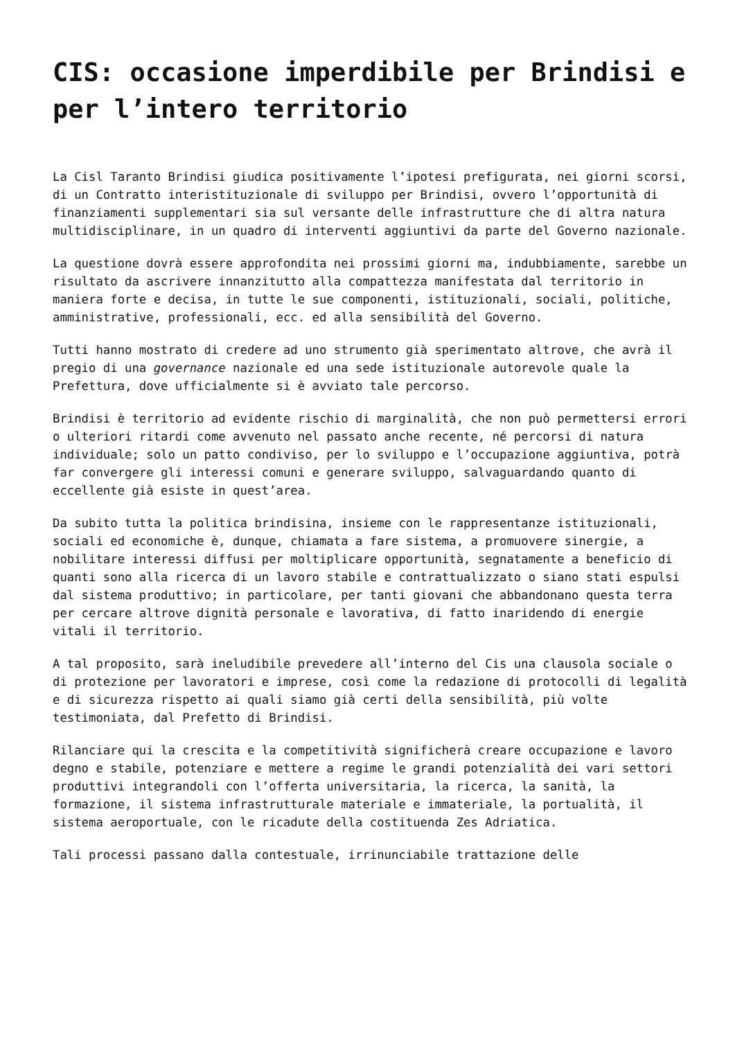CIS: occasione imperdibile per Brindisi e per l’intero territorio
La Cisl Taranto Brindisi giudica positivamente l’ipotesi prefigurata, nei giorni scorsi, di un Contratto interistituzionale di sviluppo per Brindisi, ovvero l’opportunità di finanziamenti supplementari sia sul versante delle infrastrutture che di altra natura multidisciplinare, in un quadro di interventi aggiuntivi da parte del Governo nazionale.
La questione dovrà essere approfondita nei prossimi giorni ma, indubbiamente, sarebbe un risultato da ascrivere innanzitutto alla compattezza manifestata dal territorio in maniera forte e decisa, in tutte le sue componenti, istituzionali, sociali, politiche, amministrative, professionali, ecc. ed alla sensibilità del Governo.
Tutti hanno mostrato di credere ad uno strumento già sperimentato altrove, che avrà il pregio di una governance nazionale ed una sede istituzionale autorevole quale la Prefettura, dove ufficialmente si è avviato tale percorso.
Brindisi è territorio ad evidente rischio di marginalità, che non può permettersi errori o ulteriori ritardi come avvenuto nel passato anche recente, né percorsi di natura individuale; solo un patto condiviso, per lo sviluppo e l’occupazione aggiuntiva, potrà far convergere gli interessi comuni e generare sviluppo, salvaguardando quanto di eccellente già esiste in quest’area.
Da subito tutta la politica brindisina, insieme con le rappresentanze istituzionali, sociali ed economiche è, dunque, chiamata a fare sistema, a promuovere sinergie, a nobilitare interessi diffusi per moltiplicare opportunità, segnatamente a beneficio di quanti sono alla ricerca di un lavoro stabile e contrattualizzato o siano stati espulsi dal sistema produttivo; in particolare, per tanti giovani che abbandonano questa terra per cercare altrove dignità personale e lavorativa, di fatto inaridendo di energie vitali il territorio.
A tal proposito, sarà ineludibile prevedere all’interno del Cis una clausola sociale o di protezione per lavoratori e imprese, così come la redazione di protocolli di legalità e di sicurezza rispetto ai quali siamo già certi della sensibilità, più volte testimoniata, dal Prefetto di Brindisi.
Rilanciare qui la crescita e la competitività significherà creare occupazione e lavoro degno e stabile, potenziare e mettere a regime le grandi potenzialità dei vari settori produttivi integrandoli con l’offerta universitaria, la ricerca, la sanità, la formazione, il sistema infrastrutturale materiale e immateriale, la portualità, il sistema aeroportuale, con le ricadute della costituenda Zes Adriatica.
Tali processi passano dalla contestuale, irrinunciabile trattazione delle